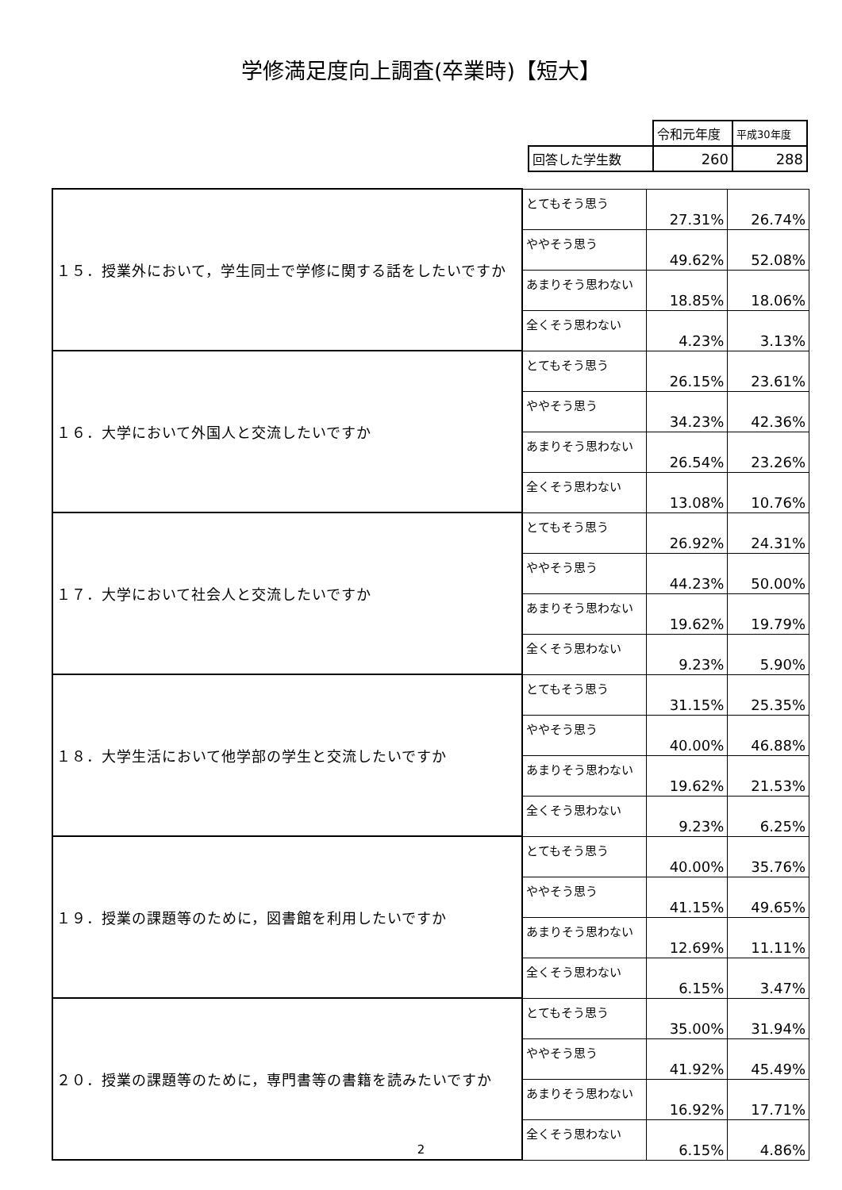学修満足度向上調査(卒業時)【短大】
| | 令和元年度 | 平成30年度 |
| 回答した学生数 | 260 | 288 |
| １５．授業外において，学生同士で学修に関する話をしたいですか | とてもそう思う | 27.31% | 26.74% |
| | ややそう思う | 49.62% | 52.08% |
| | あまりそう思わない | 18.85% | 18.06% |
| | 全くそう思わない | 4.23% | 3.13% |
| １６．大学において外国人と交流したいですか | とてもそう思う | 26.15% | 23.61% |
| | ややそう思う | 34.23% | 42.36% |
| | あまりそう思わない | 26.54% | 23.26% |
| | 全くそう思わない | 13.08% | 10.76% |
| １７．大学において社会人と交流したいですか | とてもそう思う | 26.92% | 24.31% |
| | ややそう思う | 44.23% | 50.00% |
| | あまりそう思わない | 19.62% | 19.79% |
| | 全くそう思わない | 9.23% | 5.90% |
| １８．大学生活において他学部の学生と交流したいですか | とてもそう思う | 31.15% | 25.35% |
| | ややそう思う | 40.00% | 46.88% |
| | あまりそう思わない | 19.62% | 21.53% |
| | 全くそう思わない | 9.23% | 6.25% |
| １９．授業の課題等のために，図書館を利用したいですか | とてもそう思う | 40.00% | 35.76% |
| | ややそう思う | 41.15% | 49.65% |
| | あまりそう思わない | 12.69% | 11.11% |
| | 全くそう思わない | 6.15% | 3.47% |
| ２０．授業の課題等のために，専門書等の書籍を読みたいですか | とてもそう思う | 35.00% | 31.94% |
| | ややそう思う | 41.92% | 45.49% |
| | あまりそう思わない | 16.92% | 17.71% |
| | 全くそう思わない | 6.15% | 4.86% |
2